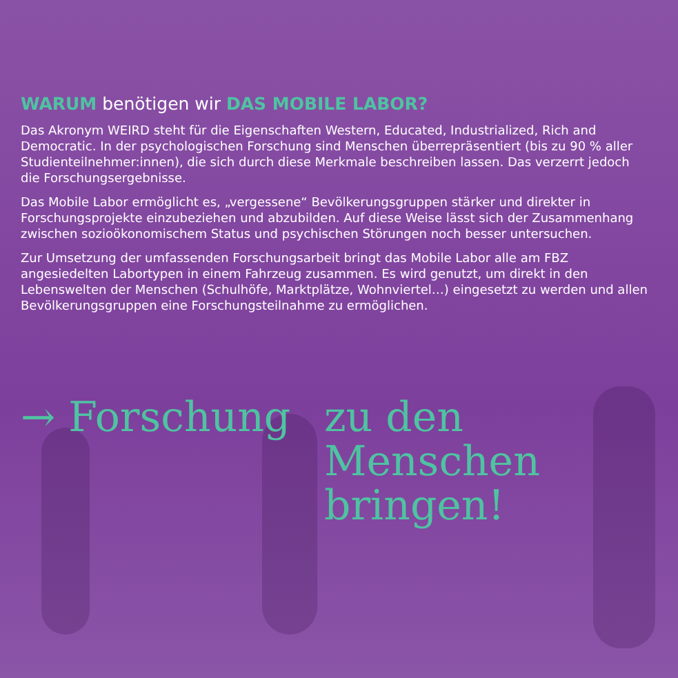WARUM benötigen wir DAS MOBILE LABOR?
Das Akronym WEIRD steht für die Eigenschaften Western, Educated, Industrialized, Rich and Democratic. In der psychologischen Forschung sind Menschen überrepräsentiert (bis zu 90 % aller Studienteilnehmer:innen), die sich durch diese Merkmale beschreiben lassen. Das verzerrt jedoch die Forschungsergebnisse.
Das Mobile Labor ermöglicht es, „vergessene“ Bevölkerungsgruppen stärker und direkter in Forschungsprojekte einzubeziehen und abzubilden. Auf diese Weise lässt sich der Zusammenhang zwischen sozioökonomischem Status und psychischen Störungen noch besser untersuchen.
Zur Umsetzung der umfassenden Forschungsarbeit bringt das Mobile Labor alle am FBZ angesiedelten Labortypen in einem Fahrzeug zusammen. Es wird genutzt, um direkt in den Lebenswelten der Menschen (Schulhöfe, Marktplätze, Wohnviertel…) eingesetzt zu werden und allen Bevölkerungsgruppen eine Forschungsteilnahme zu ermöglichen.
→ Forschung zu den
Menschen
bringen!